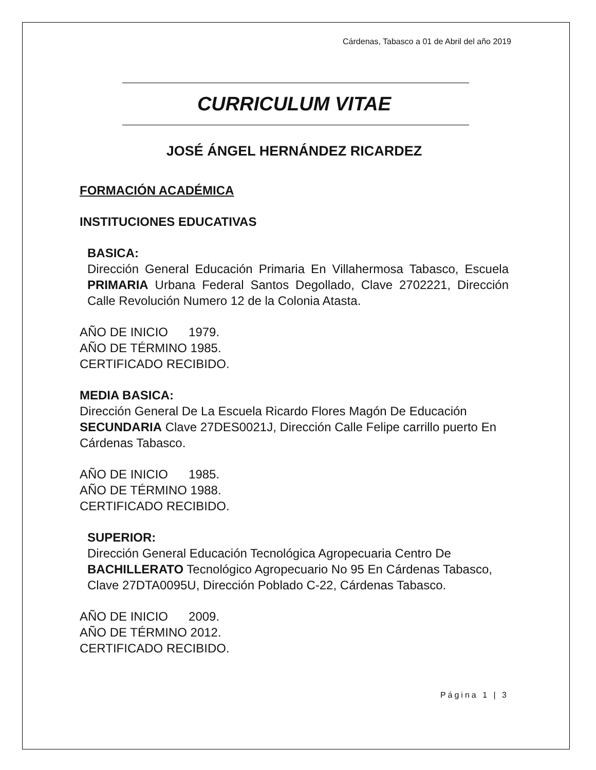Cárdenas, Tabasco a 01 de Abril del año 2019
CURRICULUM VITAE
JOSÉ ÁNGEL HERNÁNDEZ RICARDEZ
FORMACIÓN ACADÉMICA
INSTITUCIONES EDUCATIVAS
BASICA:
Dirección General Educación Primaria En Villahermosa Tabasco, Escuela PRIMARIA Urbana Federal Santos Degollado, Clave 2702221, Dirección Calle Revolución Numero 12 de la Colonia Atasta.
AÑO DE INICIO 1979.
AÑO DE TÉRMINO 1985.
CERTIFICADO RECIBIDO.
MEDIA BASICA:
Dirección General De La Escuela Ricardo Flores Magón De Educación SECUNDARIA Clave 27DES0021J, Dirección Calle Felipe carrillo puerto En Cárdenas Tabasco.
AÑO DE INICIO 1985.
AÑO DE TÉRMINO 1988.
CERTIFICADO RECIBIDO.
SUPERIOR:
Dirección General Educación Tecnológica Agropecuaria Centro De BACHILLERATO Tecnológico Agropecuario No 95 En Cárdenas Tabasco, Clave 27DTA0095U, Dirección Poblado C-22, Cárdenas Tabasco.
AÑO DE INICIO 2009.
AÑO DE TÉRMINO 2012.
CERTIFICADO RECIBIDO.
Página 1 | 3